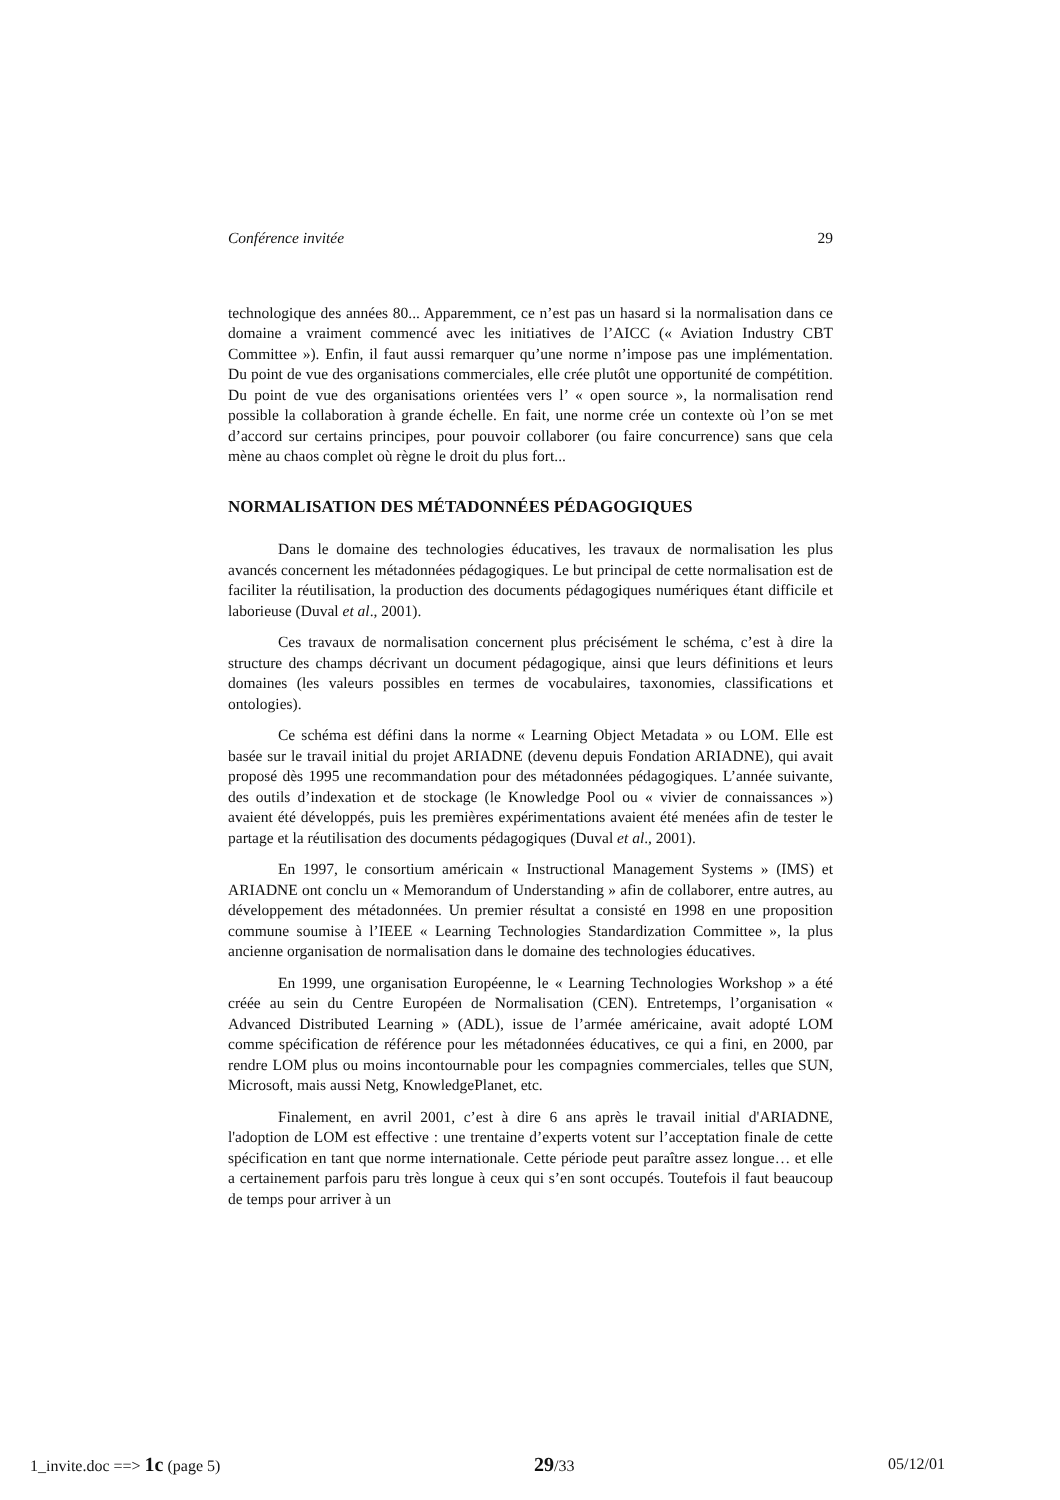Conférence invitée 29
technologique des années 80... Apparemment, ce n’est pas un hasard si la normalisation dans ce domaine a vraiment commencé avec les initiatives de l’AICC (« Aviation Industry CBT Committee »). Enfin, il faut aussi remarquer qu’une norme n’impose pas une implémentation. Du point de vue des organisations commerciales, elle crée plutôt une opportunité de compétition. Du point de vue des organisations orientées vers l’ « open source », la normalisation rend possible la collaboration à grande échelle. En fait, une norme crée un contexte où l’on se met d’accord sur certains principes, pour pouvoir collaborer (ou faire concurrence) sans que cela mène au chaos complet où règne le droit du plus fort...
NORMALISATION DES MÉTADONNÉES PÉDAGOGIQUES
Dans le domaine des technologies éducatives, les travaux de normalisation les plus avancés concernent les métadonnées pédagogiques. Le but principal de cette normalisation est de faciliter la réutilisation, la production des documents pédagogiques numériques étant difficile et laborieuse (Duval et al., 2001).
Ces travaux de normalisation concernent plus précisément le schéma, c’est à dire la structure des champs décrivant un document pédagogique, ainsi que leurs définitions et leurs domaines (les valeurs possibles en termes de vocabulaires, taxonomies, classifications et ontologies).
Ce schéma est défini dans la norme « Learning Object Metadata » ou LOM. Elle est basée sur le travail initial du projet ARIADNE (devenu depuis Fondation ARIADNE), qui avait proposé dès 1995 une recommandation pour des métadonnées pédagogiques. L’année suivante, des outils d’indexation et de stockage (le Knowledge Pool ou « vivier de connaissances ») avaient été développés, puis les premières expérimentations avaient été menées afin de tester le partage et la réutilisation des documents pédagogiques (Duval et al., 2001).
En 1997, le consortium américain « Instructional Management Systems » (IMS) et ARIADNE ont conclu un « Memorandum of Understanding » afin de collaborer, entre autres, au développement des métadonnées. Un premier résultat a consisté en 1998 en une proposition commune soumise à l’IEEE « Learning Technologies Standardization Committee », la plus ancienne organisation de normalisation dans le domaine des technologies éducatives.
En 1999, une organisation Européenne, le « Learning Technologies Workshop » a été créée au sein du Centre Européen de Normalisation (CEN). Entretemps, l’organisation « Advanced Distributed Learning » (ADL), issue de l’armée américaine, avait adopté LOM comme spécification de référence pour les métadonnées éducatives, ce qui a fini, en 2000, par rendre LOM plus ou moins incontournable pour les compagnies commerciales, telles que SUN, Microsoft, mais aussi Netg, KnowledgePlanet, etc.
Finalement, en avril 2001, c’est à dire 6 ans après le travail initial d'ARIADNE, l'adoption de LOM est effective : une trentaine d’experts votent sur l’acceptation finale de cette spécification en tant que norme internationale. Cette période peut paraître assez longue… et elle a certainement parfois paru très longue à ceux qui s’en sont occupés. Toutefois il faut beaucoup de temps pour arriver à un
1_invite.doc ==> 1c (page 5) 29/33 05/12/01